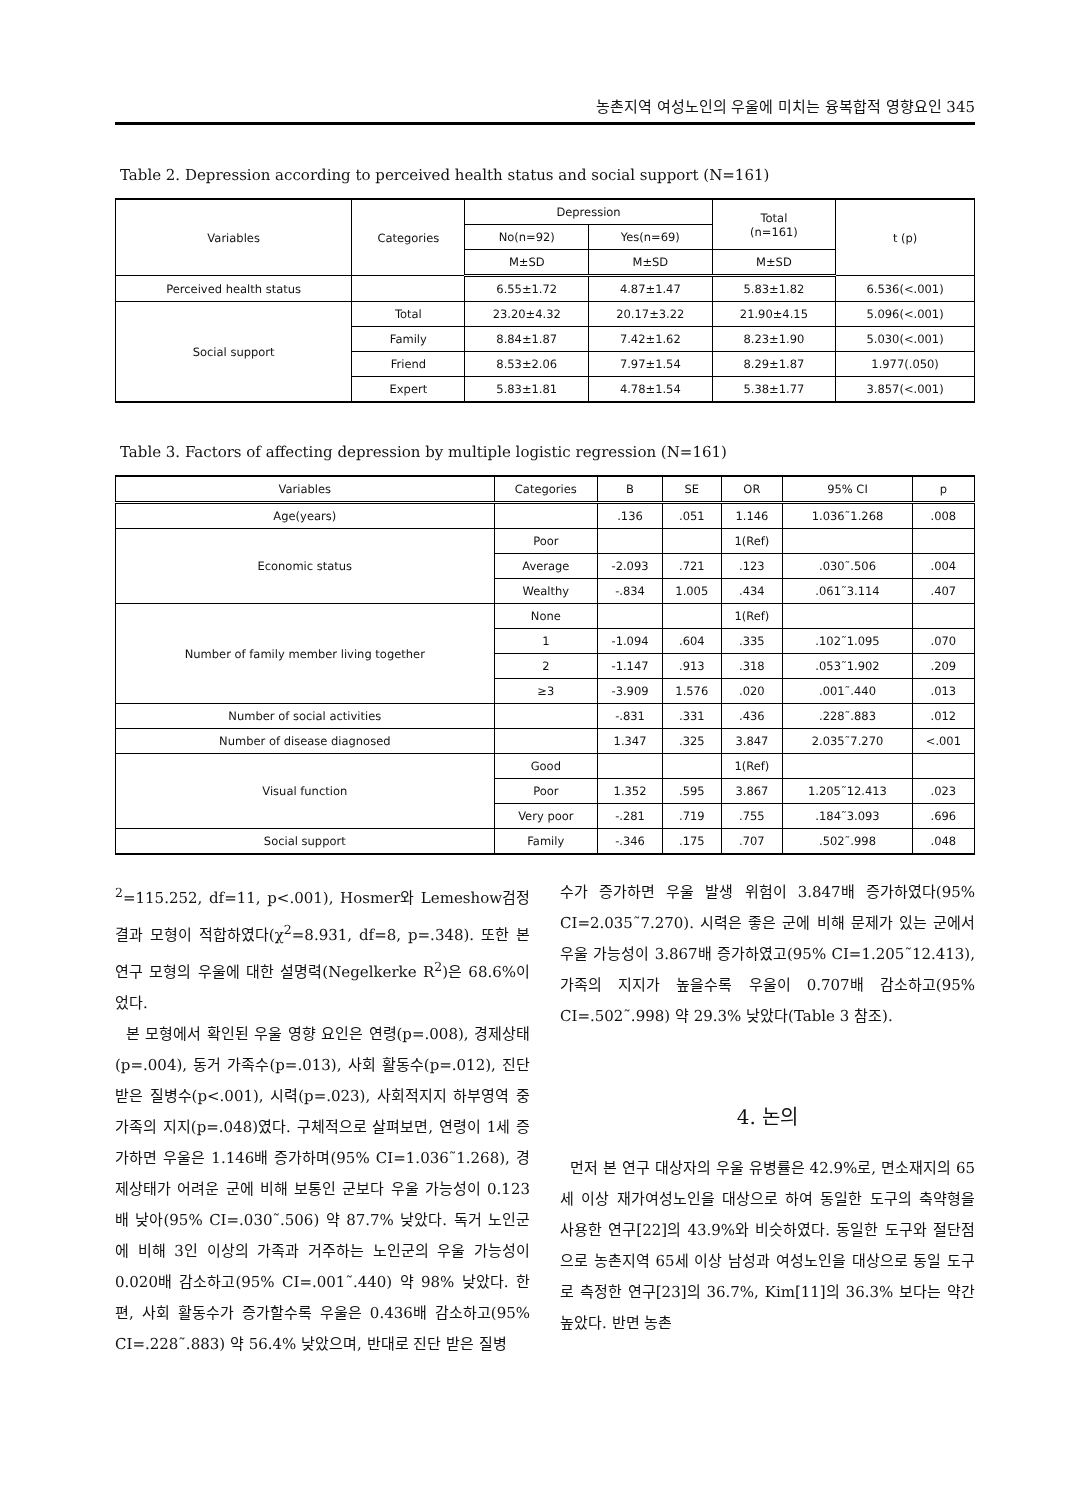농촌지역 여성노인의 우울에 미치는 융복합적 영향요인 345
Table 2. Depression according to perceived health status and social support (N=161)
| Variables | Categories | Depression | | Total (n=161) | t (p) |
| --- | --- | --- | --- | --- | --- |
| | | No(n=92) | Yes(n=69) | | |
| | | M±SD | M±SD | M±SD | |
| Perceived health status | | 6.55±1.72 | 4.87±1.47 | 5.83±1.82 | 6.536(<.001) |
| Social support | Total | 23.20±4.32 | 20.17±3.22 | 21.90±4.15 | 5.096(<.001) |
| | Family | 8.84±1.87 | 7.42±1.62 | 8.23±1.90 | 5.030(<.001) |
| | Friend | 8.53±2.06 | 7.97±1.54 | 8.29±1.87 | 1.977(.050) |
| | Expert | 5.83±1.81 | 4.78±1.54 | 5.38±1.77 | 3.857(<.001) |
Table 3. Factors of affecting depression by multiple logistic regression (N=161)
| Variables | Categories | B | SE | OR | 95% CI | p |
| --- | --- | --- | --- | --- | --- | --- |
| Age(years) | | .136 | .051 | 1.146 | 1.036˜1.268 | .008 |
| Economic status | Poor | | | 1(Ref) | | |
| | Average | -2.093 | .721 | .123 | .030˜.506 | .004 |
| | Wealthy | -.834 | 1.005 | .434 | .061˜3.114 | .407 |
| Number of family member living together | None | | | 1(Ref) | | |
| | 1 | -1.094 | .604 | .335 | .102˜1.095 | .070 |
| | 2 | -1.147 | .913 | .318 | .053˜1.902 | .209 |
| | ≥3 | -3.909 | 1.576 | .020 | .001˜.440 | .013 |
| Number of social activities | | -.831 | .331 | .436 | .228˜.883 | .012 |
| Number of disease diagnosed | | 1.347 | .325 | 3.847 | 2.035˜7.270 | <.001 |
| Visual function | Good | | | 1(Ref) | | |
| | Poor | 1.352 | .595 | 3.867 | 1.205˜12.413 | .023 |
| | Very poor | -.281 | .719 | .755 | .184˜3.093 | .696 |
| Social support | Family | -.346 | .175 | .707 | .502˜.998 | .048 |
<sup>2</sup>=115.252, df=11, p<.001), Hosmer와 Lemeshow검정 결과 모형이 적합하였다(χ<sup>2</sup>=8.931, df=8, p=.348). 또한 본 연구 모형의 우울에 대한 설명력(Negelkerke R<sup>2</sup>)은 68.6%이었다.
본 모형에서 확인된 우울 영향 요인은 연령(p=.008), 경제상태(p=.004), 동거 가족수(p=.013), 사회 활동수(p=.012), 진단 받은 질병수(p<.001), 시력(p=.023), 사회적지지 하부영역 중 가족의 지지(p=.048)였다. 구체적으로 살펴보면, 연령이 1세 증가하면 우울은 1.146배 증가하며(95% CI=1.036˜1.268), 경제상태가 어려운 군에 비해 보통인 군보다 우울 가능성이 0.123배 낮아(95% CI=.030˜.506) 약 87.7% 낮았다. 독거 노인군에 비해 3인 이상의 가족과 거주하는 노인군의 우울 가능성이 0.020배 감소하고(95% CI=.001˜.440) 약 98% 낮았다. 한편, 사회 활동수가 증가할수록 우울은 0.436배 감소하고(95% CI=.228˜.883) 약 56.4% 낮았으며, 반대로 진단 받은 질병
수가 증가하면 우울 발생 위험이 3.847배 증가하였다(95% CI=2.035˜7.270). 시력은 좋은 군에 비해 문제가 있는 군에서 우울 가능성이 3.867배 증가하였고(95% CI=1.205˜12.413), 가족의 지지가 높을수록 우울이 0.707배 감소하고(95% CI=.502˜.998) 약 29.3% 낮았다(Table 3 참조).
4. 논의
먼저 본 연구 대상자의 우울 유병률은 42.9%로, 면소재지의 65세 이상 재가여성노인을 대상으로 하여 동일한 도구의 축약형을 사용한 연구[22]의 43.9%와 비슷하였다. 동일한 도구와 절단점으로 농촌지역 65세 이상 남성과 여성노인을 대상으로 동일 도구로 측정한 연구[23]의 36.7%, Kim[11]의 36.3% 보다는 약간 높았다. 반면 농촌